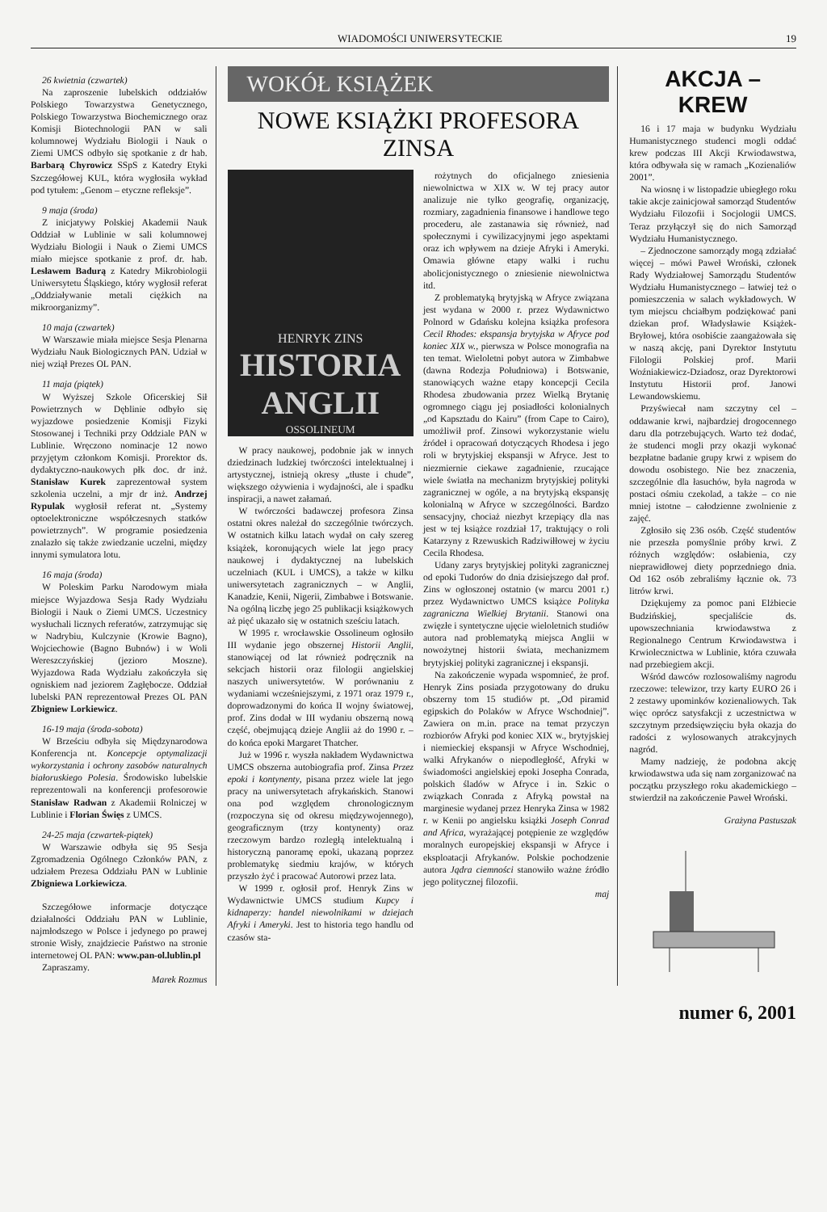WIADOMOŚCI UNIWERSYTECKIE 19
26 kwietnia (czwartek)
Na zaproszenie lubelskich oddziałów Polskiego Towarzystwa Genetycznego, Polskiego Towarzystwa Biochemicznego oraz Komisji Biotechnologii PAN w sali kolumnowej Wydziału Biologii i Nauk o Ziemi UMCS odbyło się spotkanie z dr hab. Barbarą Chyrowicz SSpS z Katedry Etyki Szczegółowej KUL, która wygłosiła wykład pod tytułem: „Genom – etyczne refleksje”.
9 maja (środa)
Z inicjatywy Polskiej Akademii Nauk Oddział w Lublinie w sali kolumnowej Wydziału Biologii i Nauk o Ziemi UMCS miało miejsce spotkanie z prof. dr. hab. Lesławem Badurą z Katedry Mikrobiologii Uniwersytetu Śląskiego, który wygłosił referat „Oddziaływanie metali ciężkich na mikroorganizmy”.
10 maja (czwartek)
W Warszawie miała miejsce Sesja Plenarna Wydziału Nauk Biologicznych PAN. Udział w niej wziął Prezes OL PAN.
11 maja (piątek)
W Wyższej Szkole Oficerskiej Sił Powietrznych w Dęblinie odbyło się wyjazdowe posiedzenie Komisji Fizyki Stosowanej i Techniki przy Oddziale PAN w Lublinie. Wręczono nominacje 12 nowo przyjętym członkom Komisji. Prorektor ds. dydaktyczno-naukowych płk doc. dr inż. Stanisław Kurek zaprezentował system szkolenia uczelni, a mjr dr inż. Andrzej Rypulak wygłosił referat nt. „Systemy optoelektroniczne współczesnych statków powietrznych”. W programie posiedzenia znalazło się także zwiedzanie uczelni, między innymi symulatora lotu.
16 maja (środa)
W Poleskim Parku Narodowym miała miejsce Wyjazdowa Sesja Rady Wydziału Biologii i Nauk o Ziemi UMCS. Uczestnicy wysłuchali licznych referatów, zatrzymując się w Nadrybiu, Kulczynie (Krowie Bagno), Wojciechowie (Bagno Bubnów) i w Woli Wereszczyńskiej (jezioro Moszne). Wyjazdowa Rada Wydziału zakończyła się ogniskiem nad jeziorem Zagłębocze. Oddział lubelski PAN reprezentował Prezes OL PAN Zbigniew Lorkiewicz.
16-19 maja (środa-sobota)
W Brześciu odbyła się Międzynarodowa Konferencja nt. Koncepcje optymalizacji wykorzystania i ochrony zasobów naturalnych białoruskiego Polesia. Środowisko lubelskie reprezentowali na konferencji profesorowie Stanisław Radwan z Akademii Rolniczej w Lublinie i Florian Święs z UMCS.
24-25 maja (czwartek-piątek)
W Warszawie odbyła się 95 Sesja Zgromadzenia Ogólnego Członków PAN, z udziałem Prezesa Oddziału PAN w Lublinie Zbigniewa Lorkiewicza.
Szczegółowe informacje dotyczące działalności Oddziału PAN w Lublinie, najmłodszego w Polsce i jedynego po prawej stronie Wisły, znajdziecie Państwo na stronie internetowej OL PAN: www.pan-ol.lublin.pl
Zapraszamy.
Marek Rozmus
WOKÓŁ KSIĄŻEK
NOWE KSIĄŻKI PROFESORA ZINSA
HENRYK ZINS
HISTORIA ANGLII
OSSOLINEUM
W pracy naukowej, podobnie jak w innych dziedzinach ludzkiej twórczości intelektualnej i artystycznej, istnieją okresy „tłuste i chude”, większego ożywienia i wydajności, ale i spadku inspiracji, a nawet załamań.
W twórczości badawczej profesora Zinsa ostatni okres należał do szczególnie twórczych. W ostatnich kilku latach wydał on cały szereg książek, koronujących wiele lat jego pracy naukowej i dydaktycznej na lubelskich uczelniach (KUL i UMCS), a także w kilku uniwersytetach zagranicznych – w Anglii, Kanadzie, Kenii, Nigerii, Zimbabwe i Botswanie. Na ogólną liczbę jego 25 publikacji książkowych aż pięć ukazało się w ostatnich sześciu latach.
W 1995 r. wrocławskie Ossolineum ogłosiło III wydanie jego obszernej Historii Anglii, stanowiącej od lat również podręcznik na sekcjach historii oraz filologii angielskiej naszych uniwersytetów. W porównaniu z wydaniami wcześniejszymi, z 1971 oraz 1979 r., doprowadzonymi do końca II wojny światowej, prof. Zins dodał w III wydaniu obszerną nową część, obejmującą dzieje Anglii aż do 1990 r. – do końca epoki Margaret Thatcher.
Już w 1996 r. wyszła nakładem Wydawnictwa UMCS obszerna autobiografia prof. Zinsa Przez epoki i kontynenty, pisana przez wiele lat jego pracy na uniwersytetach afrykańskich. Stanowi ona pod względem chronologicznym (rozpoczyna się od okresu międzywojennego), geograficznym (trzy kontynenty) oraz rzeczowym bardzo rozległą intelektualną i historyczną panoramę epoki, ukazaną poprzez problematykę siedmiu krajów, w których przyszło żyć i pracować Autorowi przez lata.
W 1999 r. ogłosił prof. Henryk Zins w Wydawnictwie UMCS studium Kupcy i kidnaperzy: handel niewolnikami w dziejach Afryki i Ameryki. Jest to historia tego handlu od czasów sta-
rożytnych do oficjalnego zniesienia niewolnictwa w XIX w. W tej pracy autor analizuje nie tylko geografię, organizację, rozmiary, zagadnienia finansowe i handlowe tego procederu, ale zastanawia się również, nad społecznymi i cywilizacyjnymi jego aspektami oraz ich wpływem na dzieje Afryki i Ameryki. Omawia główne etapy walki i ruchu abolicjonistycznego o zniesienie niewolnictwa itd.
Z problematyką brytyjską w Afryce związana jest wydana w 2000 r. przez Wydawnictwo Polnord w Gdańsku kolejna książka profesora Cecil Rhodes: ekspansja brytyjska w Afryce pod koniec XIX w., pierwsza w Polsce monografia na ten temat. Wieloletni pobyt autora w Zimbabwe (dawna Rodezja Południowa) i Botswanie, stanowiących ważne etapy koncepcji Cecila Rhodesa zbudowania przez Wielką Brytanię ogromnego ciągu jej posiadłości kolonialnych „od Kapsztadu do Kairu” (from Cape to Cairo), umożliwił prof. Zinsowi wykorzystanie wielu źródeł i opracowań dotyczących Rhodesa i jego roli w brytyjskiej ekspansji w Afryce. Jest to niezmiernie ciekawe zagadnienie, rzucające wiele światła na mechanizm brytyjskiej polityki zagranicznej w ogóle, a na brytyjską ekspansję kolonialną w Afryce w szczególności. Bardzo sensacyjny, chociaż niezbyt krzepiący dla nas jest w tej książce rozdział 17, traktujący o roli Katarzyny z Rzewuskich Radziwiłłowej w życiu Cecila Rhodesa.
Udany zarys brytyjskiej polityki zagranicznej od epoki Tudorów do dnia dzisiejszego dał prof. Zins w ogłoszonej ostatnio (w marcu 2001 r.) przez Wydawnictwo UMCS książce Polityka zagraniczna Wielkiej Brytanii. Stanowi ona zwięzłe i syntetyczne ujęcie wieloletnich studiów autora nad problematyką miejsca Anglii w nowożytnej historii świata, mechanizmem brytyjskiej polityki zagranicznej i ekspansji.
Na zakończenie wypada wspomnieć, że prof. Henryk Zins posiada przygotowany do druku obszerny tom 15 studiów pt. „Od piramid egipskich do Polaków w Afryce Wschodniej”. Zawiera on m.in. prace na temat przyczyn rozbiorów Afryki pod koniec XIX w., brytyjskiej i niemieckiej ekspansji w Afryce Wschodniej, walki Afrykanów o niepodległość, Afryki w świadomości angielskiej epoki Josepha Conrada, polskich śladów w Afryce i in. Szkic o związkach Conrada z Afryką powstał na marginesie wydanej przez Henryka Zinsa w 1982 r. w Kenii po angielsku książki Joseph Conrad and Africa, wyrażającej potępienie ze względów moralnych europejskiej ekspansji w Afryce i eksploatacji Afrykanów. Polskie pochodzenie autora Jądra ciemności stanowiło ważne źródło jego politycznej filozofii.
maj
AKCJA – KREW
16 i 17 maja w budynku Wydziału Humanistycznego studenci mogli oddać krew podczas III Akcji Krwiodawstwa, która odbywała się w ramach „Kozienaliów 2001”.
Na wiosnę i w listopadzie ubiegłego roku takie akcje zainicjował samorząd Studentów Wydziału Filozofii i Socjologii UMCS. Teraz przyłączył się do nich Samorząd Wydziału Humanistycznego.
– Zjednoczone samorządy mogą zdziałać więcej – mówi Paweł Wroński, członek Rady Wydziałowej Samorządu Studentów Wydziału Humanistycznego – łatwiej też o pomieszczenia w salach wykładowych. W tym miejscu chciałbym podziękować pani dziekan prof. Władysławie Książek-Bryłowej, która osobiście zaangażowała się w naszą akcję, pani Dyrektor Instytutu Filologii Polskiej prof. Marii Woźniakiewicz-Dziadosz, oraz Dyrektorowi Instytutu Historii prof. Janowi Lewandowskiemu.
Przyświecał nam szczytny cel – oddawanie krwi, najbardziej drogocennego daru dla potrzebujących. Warto też dodać, że studenci mogli przy okazji wykonać bezpłatne badanie grupy krwi z wpisem do dowodu osobistego. Nie bez znaczenia, szczególnie dla łasuchów, była nagroda w postaci ośmiu czekolad, a także – co nie mniej istotne – całodzienne zwolnienie z zajęć.
Zgłosiło się 236 osób. Część studentów nie przeszła pomyślnie próby krwi. Z różnych względów: osłabienia, czy nieprawidłowej diety poprzedniego dnia. Od 162 osób zebraliśmy łącznie ok. 73 litrów krwi.
Dziękujemy za pomoc pani Elżbiecie Budzińskiej, specjaliście ds. upowszechniania krwiodawstwa z Regionalnego Centrum Krwiodawstwa i Krwiolecznictwa w Lublinie, która czuwała nad przebiegiem akcji.
Wśród dawców rozlosowaliśmy nagrodu rzeczowe: telewizor, trzy karty EURO 26 i 2 zestawy upominków kozienaliowych. Tak więc oprócz satysfakcji z uczestnictwa w szczytnym przedsięwzięciu była okazja do radości z wylosowanych atrakcyjnych nagród.
Mamy nadzieję, że podobna akcję krwiodawstwa uda się nam zorganizować na początku przyszłego roku akademickiego – stwierdził na zakończenie Paweł Wroński.
Grażyna Pastuszak
numer 6, 2001